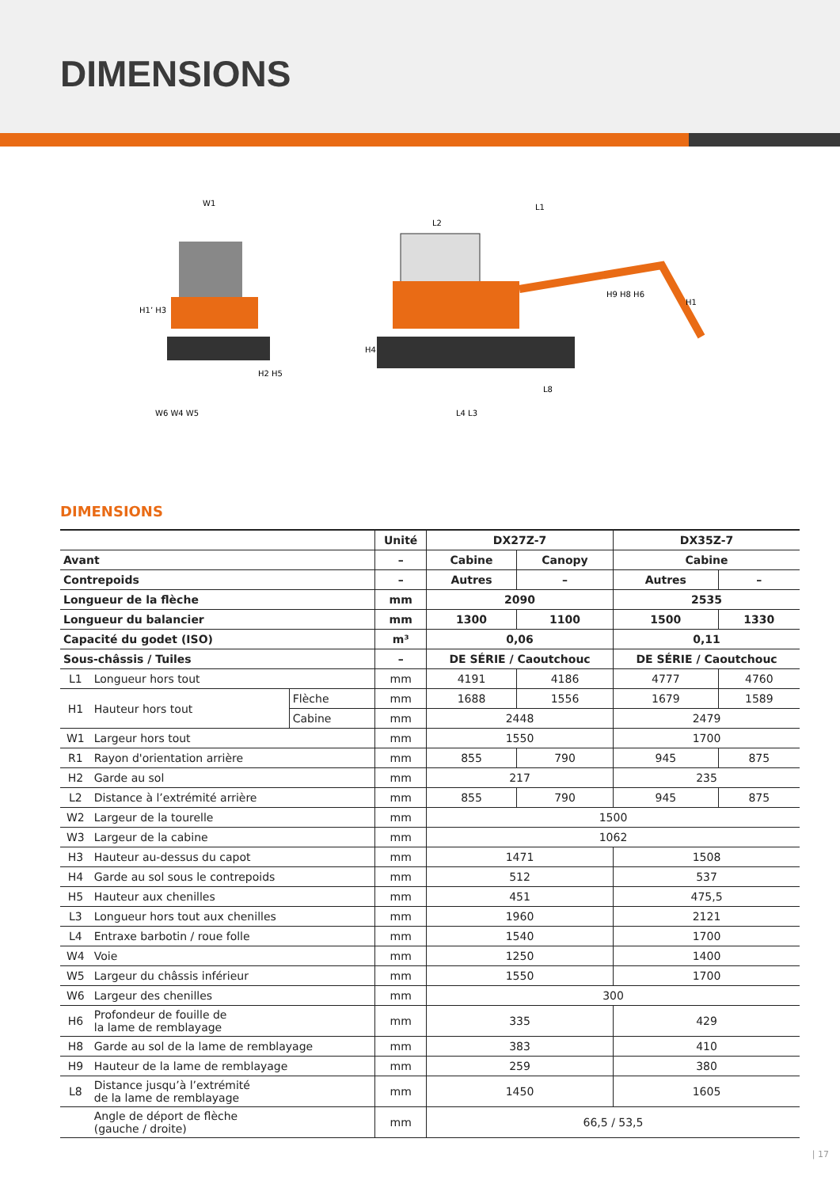DIMENSIONS
W1
H1’ H3
W6 W4 W5
H2 H5
L1
L2
H4
H9 H8 H6
L8
L4 L3
H1
DIMENSIONS
| | | | Unité | DX27Z-7 | | DX35Z-7 | |
| --- | --- | --- | --- | --- | --- | --- | --- |
| Avant | | | – | Cabine | Canopy | Cabine | |
| Contrepoids | | | – | Autres | – | Autres | – |
| Longueur de la flèche | | | mm | 2090 | | 2535 | |
| Longueur du balancier | | | mm | 1300 | 1100 | 1500 | 1330 |
| Capacité du godet (ISO) | | | m³ | 0,06 | | 0,11 | |
| Sous-châssis / Tuiles | | | – | DE SÉRIE / Caoutchouc | | DE SÉRIE / Caoutchouc | |
| L1 | Longueur hors tout | | mm | 4191 | 4186 | 4777 | 4760 |
| H1 | Hauteur hors tout | Flèche | mm | 1688 | 1556 | 1679 | 1589 |
| | | Cabine | mm | 2448 | | 2479 | |
| W1 | Largeur hors tout | | mm | 1550 | | 1700 | |
| R1 | Rayon d'orientation arrière | | mm | 855 | 790 | 945 | 875 |
| H2 | Garde au sol | | mm | 217 | | 235 | |
| L2 | Distance à l’extrémité arrière | | mm | 855 | 790 | 945 | 875 |
| W2 | Largeur de la tourelle | | mm | 1500 | | | |
| W3 | Largeur de la cabine | | mm | 1062 | | | |
| H3 | Hauteur au-dessus du capot | | mm | 1471 | | 1508 | |
| H4 | Garde au sol sous le contrepoids | | mm | 512 | | 537 | |
| H5 | Hauteur aux chenilles | | mm | 451 | | 475,5 | |
| L3 | Longueur hors tout aux chenilles | | mm | 1960 | | 2121 | |
| L4 | Entraxe barbotin / roue folle | | mm | 1540 | | 1700 | |
| W4 | Voie | | mm | 1250 | | 1400 | |
| W5 | Largeur du châssis inférieur | | mm | 1550 | | 1700 | |
| W6 | Largeur des chenilles | | mm | 300 | | | |
| H6 | Profondeur de fouille de la lame de remblayage | | mm | 335 | | 429 | |
| H8 | Garde au sol de la lame de remblayage | | mm | 383 | | 410 | |
| H9 | Hauteur de la lame de remblayage | | mm | 259 | | 380 | |
| L8 | Distance jusqu’à l’extrémité de la lame de remblayage | | mm | 1450 | | 1605 | |
| | Angle de déport de flèche (gauche / droite) | | mm | 66,5 / 53,5 | | | |
| 17